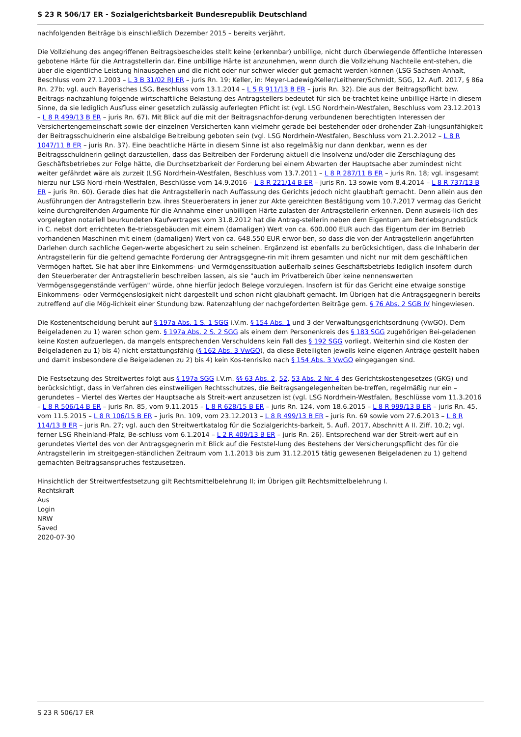S 23 R 506/17 ER - Sozialgerichtsbarkeit Bundesrepublik Deutschland
nachfolgenden Beiträge bis einschließlich Dezember 2015 – bereits verjährt.
Die Vollziehung des angegriffenen Beitragsbescheides stellt keine (erkennbar) unbillige, nicht durch überwiegende öffentliche Interessen gebotene Härte für die Antragstellerin dar. Eine unbillige Härte ist anzunehmen, wenn durch die Vollziehung Nachteile ent-stehen, die über die eigentliche Leistung hinausgehen und die nicht oder nur schwer wieder gut gemacht werden können (LSG Sachsen-Anhalt, Beschluss vom 27.1.2003 – L 3 B 31/02 RJ ER – juris Rn. 19; Keller, in: Meyer-Ladewig/Keller/Leitherer/Schmidt, SGG, 12. Aufl. 2017, § 86a Rn. 27b; vgl. auch Bayerisches LSG, Beschluss vom 13.1.2014 – L 5 R 911/13 B ER – juris Rn. 32). Die aus der Beitragspflicht bzw. Beitrags-nachzahlung folgende wirtschaftliche Belastung des Antragstellers bedeutet für sich be-trachtet keine unbillige Härte in diesem Sinne, da sie lediglich Ausfluss einer gesetzlich zulässig auferlegten Pflicht ist (vgl. LSG Nordrhein-Westfalen, Beschluss vom 23.12.2013 – L 8 R 499/13 B ER – juris Rn. 67). Mit Blick auf die mit der Beitragsnachfor-derung verbundenen berechtigten Interessen der Versichertengemeinschaft sowie der einzelnen Versicherten kann vielmehr gerade bei bestehender oder drohender Zah-lungsunfähigkeit der Beitragsschuldnerin eine alsbaldige Beitreibung geboten sein (vgl. LSG Nordrhein-Westfalen, Beschluss vom 21.2.2012 – L 8 R 1047/11 B ER – juris Rn. 37). Eine beachtliche Härte in diesem Sinne ist also regelmäßig nur dann denkbar, wenn es der Beitragsschuldnerin gelingt darzustellen, dass das Beitreiben der Forderung aktuell die Insolvenz und/oder die Zerschlagung des Geschäftsbetriebes zur Folge hätte, die Durchsetzbarkeit der Forderung bei einem Abwarten der Hauptsache aber zumindest nicht weiter gefährdet wäre als zurzeit (LSG Nordrhein-Westfalen, Beschluss vom 13.7.2011 – L 8 R 287/11 B ER – juris Rn. 18; vgl. insgesamt hierzu nur LSG Nord-rhein-Westfalen, Beschlüsse vom 14.9.2016 – L 8 R 221/14 B ER – juris Rn. 13 sowie vom 8.4.2014 – L 8 R 737/13 B ER – juris Rn. 60). Gerade dies hat die Antragstellerin nach Auffassung des Gerichts jedoch nicht glaubhaft gemacht. Denn allein aus den Ausführungen der Antragstellerin bzw. ihres Steuerberaters in jener zur Akte gereichten Bestätigung vom 10.7.2017 vermag das Gericht keine durchgreifenden Argumente für die Annahme einer unbilligen Härte zulasten der Antragstellerin erkennen. Denn ausweis-lich des vorgelegten notariell beurkundeten Kaufvertrages vom 31.8.2012 hat die Antrag-stellerin neben dem Eigentum am Betriebsgrundstück in C. nebst dort errichteten Be-triebsgebäuden mit einem (damaligen) Wert von ca. 600.000 EUR auch das Eigentum der im Betrieb vorhandenen Maschinen mit einem (damaligen) Wert von ca. 648.550 EUR erwor-ben, so dass die von der Antragstellerin angeführten Darlehen durch sachliche Gegen-werte abgesichert zu sein scheinen. Ergänzend ist ebenfalls zu berücksichtigen, dass die Inhaberin der Antragstellerin für die geltend gemachte Forderung der Antragsgegne-rin mit ihrem gesamten und nicht nur mit dem geschäftlichen Vermögen haftet. Sie hat aber ihre Einkommens- und Vermögenssituation außerhalb seines Geschäftsbetriebs lediglich insofern durch den Steuerberater der Antragstellerin beschreiben lassen, als sie "auch im Privatbereich über keine nennenswerten Vermögensgegenstände verfügen" würde, ohne hierfür jedoch Belege vorzulegen. Insofern ist für das Gericht eine etwaige sonstige Einkommens- oder Vermögenslosigkeit nicht dargestellt und schon nicht glaubhaft gemacht. Im Übrigen hat die Antragsgegnerin bereits zutreffend auf die Mög-lichkeit einer Stundung bzw. Ratenzahlung der nachgeforderten Beiträge gem. § 76 Abs. 2 SGB IV hingewiesen.
Die Kostenentscheidung beruht auf § 197a Abs. 1 S. 1 SGG i.V.m. § 154 Abs. 1 und 3 der Verwaltungsgerichtsordnung (VwGO). Dem Beigeladenen zu 1) waren schon gem. § 197a Abs. 2 S. 2 SGG als einem dem Personenkreis des § 183 SGG zugehörigen Bei-geladenen keine Kosten aufzuerlegen, da mangels entsprechenden Verschuldens kein Fall des § 192 SGG vorliegt. Weiterhin sind die Kosten der Beigeladenen zu 1) bis 4) nicht erstattungsfähig (§ 162 Abs. 3 VwGO), da diese Beteiligten jeweils keine eigenen Anträge gestellt haben und damit insbesondere die Beigeladenen zu 2) bis 4) kein Kos-tenrisiko nach § 154 Abs. 3 VwGO eingegangen sind.
Die Festsetzung des Streitwertes folgt aus § 197a SGG i.V.m. §§ 63 Abs. 2, 52, 53 Abs. 2 Nr. 4 des Gerichtskostengesetzes (GKG) und berücksichtigt, dass in Verfahren des einstweiligen Rechtsschutzes, die Beitragsangelegenheiten be-treffen, regelmäßig nur ein – gerundetes – Viertel des Wertes der Hauptsache als Streit-wert anzusetzen ist (vgl. LSG Nordrhein-Westfalen, Beschlüsse vom 11.3.2016 – L 8 R 506/14 B ER – juris Rn. 85, vom 9.11.2015 – L 8 R 628/15 B ER – juris Rn. 124, vom 18.6.2015 – L 8 R 999/13 B ER – juris Rn. 45, vom 11.5.2015 – L 8 R 106/15 B ER – juris Rn. 109, vom 23.12.2013 – L 8 R 499/13 B ER – juris Rn. 69 sowie vom 27.6.2013 – L 8 R 114/13 B ER – juris Rn. 27; vgl. auch den Streitwertkatalog für die Sozialgerichts-barkeit, 5. Aufl. 2017, Abschnitt A II. Ziff. 10.2; vgl. ferner LSG Rheinland-Pfalz, Be-schluss vom 6.1.2014 – L 2 R 409/13 B ER – juris Rn. 26). Entsprechend war der Streit-wert auf ein gerundetes Viertel des von der Antragsgegnerin mit Blick auf die Feststel-lung des Bestehens der Versicherungspflicht des für die Antragstellerin im streitgegen-ständlichen Zeitraum vom 1.1.2013 bis zum 31.12.2015 tätig gewesenen Beigeladenen zu 1) geltend gemachten Beitragsanspruches festzusetzen.
Hinsichtlich der Streitwertfestsetzung gilt Rechtsmittelbelehrung II; im Übrigen gilt Rechtsmittelbelehrung I.
Rechtskraft
Aus
Login
NRW
Saved
2020-07-30
S 23 R 506/17 ER